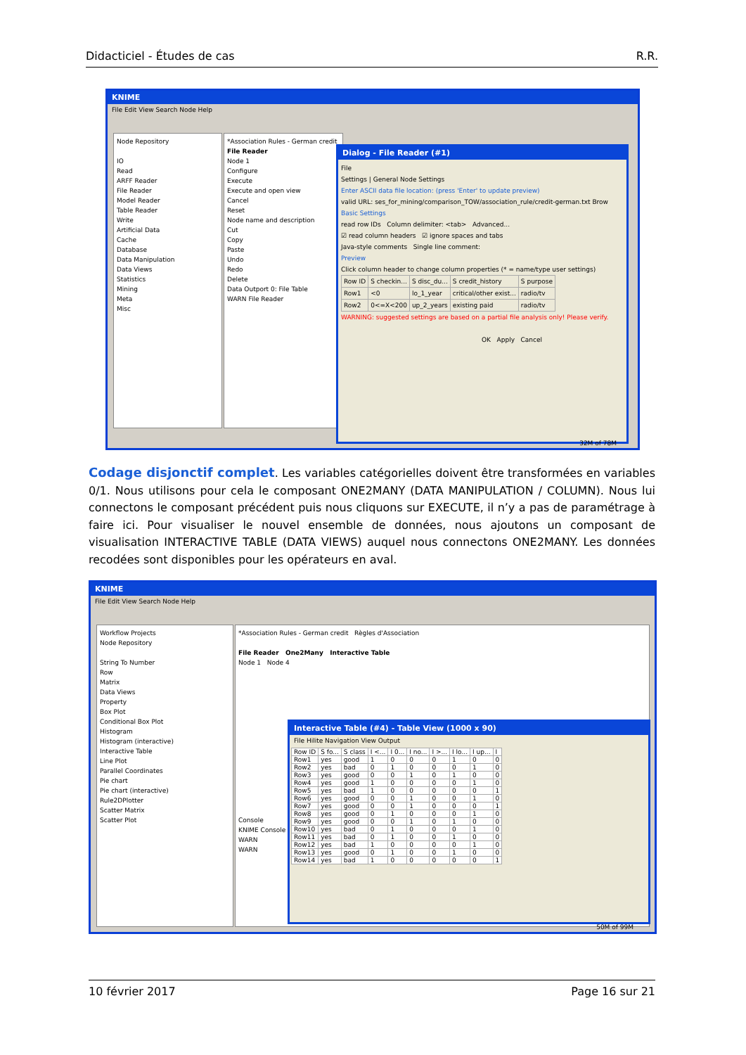Didacticiel - Études de cas R.R.
KNIME
File Edit View Search Node Help
Node Repository
IO
Read
ARFF Reader
File Reader
Model Reader
Table Reader
Write
Artificial Data
Cache
Database
Data Manipulation
Data Views
Statistics
Mining
Meta
Misc
*Association Rules - German credit
File Reader
Node 1
Configure
Execute
Execute and open view
Cancel
Reset
Node name and description
Cut
Copy
Paste
Undo
Redo
Delete
Data Outport 0: File Table
WARN File Reader
Dialog - File Reader (#1)
File
Settings | General Node Settings
Enter ASCII data file location: (press 'Enter' to update preview)
valid URL: ses_for_mining/comparison_TOW/association_rule/credit-german.txt Brow
Basic Settings
read row IDs Column delimiter: <tab> Advanced...
☑ read column headers ☑ ignore spaces and tabs
Java-style comments Single line comment:
Preview
Click column header to change column properties (* = name/type user settings)
| Row ID | S checkin... | S disc_du... | S credit_history | S purpose |
| --- | --- | --- | --- | --- |
| Row1 | <0 | lo_1_year | critical/other exist... | radio/tv |
| Row2 | 0<=X<200 | up_2_years | existing paid | radio/tv |
WARNING: suggested settings are based on a partial file analysis only! Please verify.
OK Apply Cancel
32M of 78M
Codage disjonctif complet. Les variables catégorielles doivent être transformées en variables 0/1. Nous utilisons pour cela le composant ONE2MANY (DATA MANIPULATION / COLUMN). Nous lui connectons le composant précédent puis nous cliquons sur EXECUTE, il n’y a pas de paramétrage à faire ici. Pour visualiser le nouvel ensemble de données, nous ajoutons un composant de visualisation INTERACTIVE TABLE (DATA VIEWS) auquel nous connectons ONE2MANY. Les données recodées sont disponibles pour les opérateurs en aval.
KNIME
File Edit View Search Node Help
Workflow Projects
Node Repository
String To Number
Row
Matrix
Data Views
Property
Box Plot
Conditional Box Plot
Histogram
Histogram (interactive)
Interactive Table
Line Plot
Parallel Coordinates
Pie chart
Pie chart (interactive)
Rule2DPlotter
Scatter Matrix
Scatter Plot
*Association Rules - German credit Règles d'Association
File Reader One2Many Interactive Table
Node 1 Node 4
Console
KNIME Console
WARN
WARN
Interactive Table (#4) - Table View (1000 x 90)
File Hilite Navigation View Output
| Row ID | S fo... | S class | I <... | I 0... | I no... | I >... | I lo... | I up... | I |
| --- | --- | --- | --- | --- | --- | --- | --- | --- | --- |
| Row1 | yes | good | 1 | 0 | 0 | 0 | 1 | 0 | 0 |
| Row2 | yes | bad | 0 | 1 | 0 | 0 | 0 | 1 | 0 |
| Row3 | yes | good | 0 | 0 | 1 | 0 | 1 | 0 | 0 |
| Row4 | yes | good | 1 | 0 | 0 | 0 | 0 | 1 | 0 |
| Row5 | yes | bad | 1 | 0 | 0 | 0 | 0 | 0 | 1 |
| Row6 | yes | good | 0 | 0 | 1 | 0 | 0 | 1 | 0 |
| Row7 | yes | good | 0 | 0 | 1 | 0 | 0 | 0 | 1 |
| Row8 | yes | good | 0 | 1 | 0 | 0 | 0 | 1 | 0 |
| Row9 | yes | good | 0 | 0 | 1 | 0 | 1 | 0 | 0 |
| Row10 | yes | bad | 0 | 1 | 0 | 0 | 0 | 1 | 0 |
| Row11 | yes | bad | 0 | 1 | 0 | 0 | 1 | 0 | 0 |
| Row12 | yes | bad | 1 | 0 | 0 | 0 | 0 | 1 | 0 |
| Row13 | yes | good | 0 | 1 | 0 | 0 | 1 | 0 | 0 |
| Row14 | yes | bad | 1 | 0 | 0 | 0 | 0 | 0 | 1 |
50M of 99M
10 février 2017 Page 16 sur 21